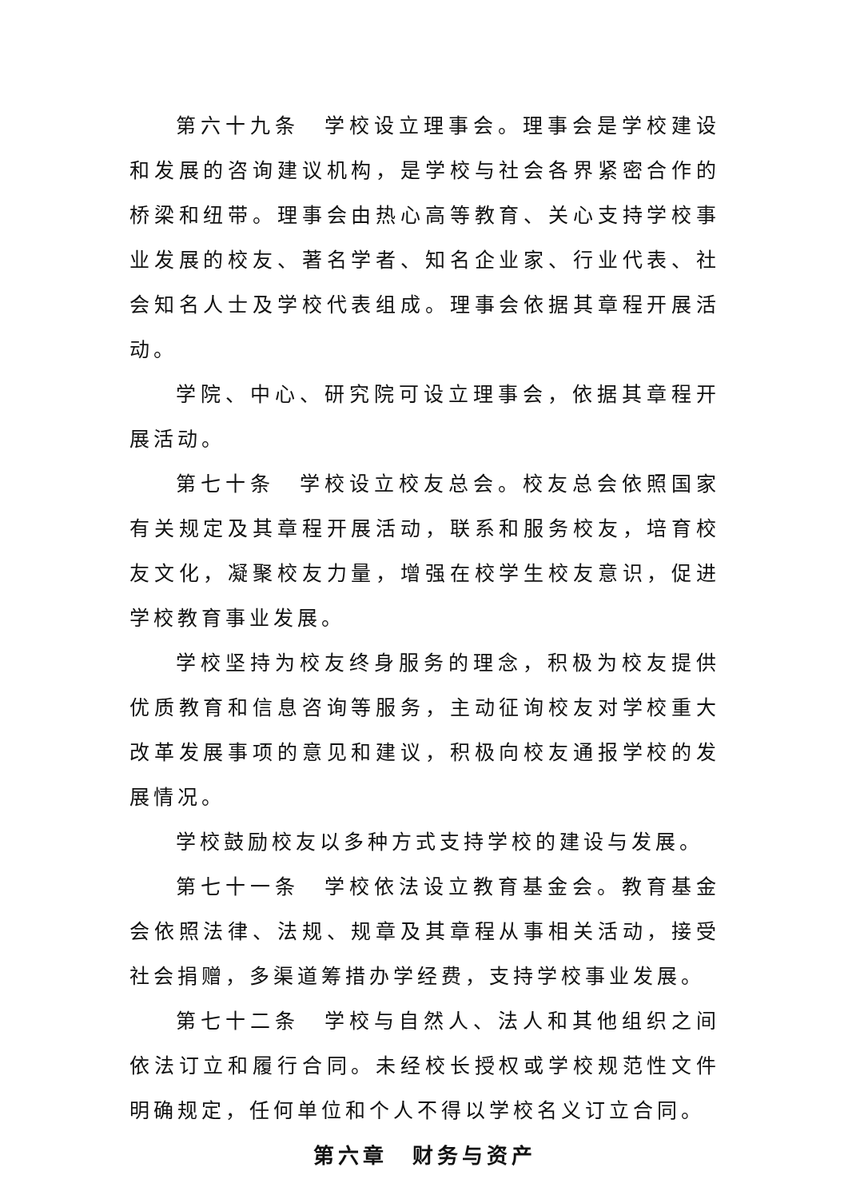第六十九条　学校设立理事会。理事会是学校建设和发展的咨询建议机构，是学校与社会各界紧密合作的桥梁和纽带。理事会由热心高等教育、关心支持学校事业发展的校友、著名学者、知名企业家、行业代表、社会知名人士及学校代表组成。理事会依据其章程开展活动。
学院、中心、研究院可设立理事会，依据其章程开展活动。
第七十条　学校设立校友总会。校友总会依照国家有关规定及其章程开展活动，联系和服务校友，培育校友文化，凝聚校友力量，增强在校学生校友意识，促进学校教育事业发展。
学校坚持为校友终身服务的理念，积极为校友提供优质教育和信息咨询等服务，主动征询校友对学校重大改革发展事项的意见和建议，积极向校友通报学校的发展情况。
学校鼓励校友以多种方式支持学校的建设与发展。
第七十一条　学校依法设立教育基金会。教育基金会依照法律、法规、规章及其章程从事相关活动，接受社会捐赠，多渠道筹措办学经费，支持学校事业发展。
第七十二条　学校与自然人、法人和其他组织之间依法订立和履行合同。未经校长授权或学校规范性文件明确规定，任何单位和个人不得以学校名义订立合同。
第六章　财务与资产